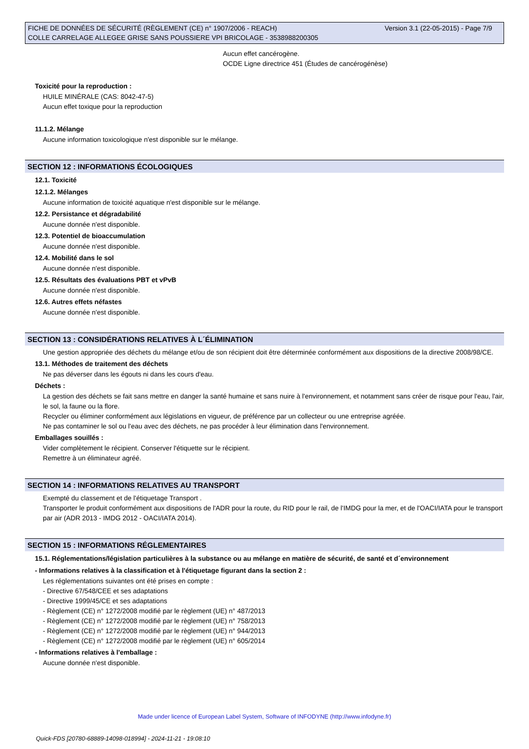FICHE DE DONNÉES DE SÉCURITÉ (RÈGLEMENT (CE) n° 1907/2006 - REACH)
COLLE CARRELAGE ALLEGEE GRISE SANS POUSSIERE VPI BRICOLAGE - 3538988200305
Version 3.1 (22-05-2015) - Page 7/9
Aucun effet cancérogène.
OCDE Ligne directrice 451 (Études de cancérogénèse)
Toxicité pour la reproduction :
HUILE MINÉRALE (CAS: 8042-47-5)
Aucun effet toxique pour la reproduction
11.1.2. Mélange
Aucune information toxicologique n'est disponible sur le mélange.
SECTION 12 : INFORMATIONS ÉCOLOGIQUES
12.1. Toxicité
12.1.2. Mélanges
Aucune information de toxicité aquatique n'est disponible sur le mélange.
12.2. Persistance et dégradabilité
Aucune donnée n'est disponible.
12.3. Potentiel de bioaccumulation
Aucune donnée n'est disponible.
12.4. Mobilité dans le sol
Aucune donnée n'est disponible.
12.5. Résultats des évaluations PBT et vPvB
Aucune donnée n'est disponible.
12.6. Autres effets néfastes
Aucune donnée n'est disponible.
SECTION 13 : CONSIDÉRATIONS RELATIVES À L´ÉLIMINATION
Une gestion appropriée des déchets du mélange et/ou de son récipient doit être déterminée conformément aux dispositions de la directive 2008/98/CE.
13.1. Méthodes de traitement des déchets
Ne pas déverser dans les égouts ni dans les cours d'eau.
Déchets :
La gestion des déchets se fait sans mettre en danger la santé humaine et sans nuire à l'environnement, et notamment sans créer de risque pour l'eau, l'air, le sol, la faune ou la flore.
Recycler ou éliminer conformément aux législations en vigueur, de préférence par un collecteur ou une entreprise agréée.
Ne pas contaminer le sol ou l'eau avec des déchets, ne pas procéder à leur élimination dans l'environnement.
Emballages souillés :
Vider complètement le récipient. Conserver l'étiquette sur le récipient.
Remettre à un éliminateur agréé.
SECTION 14 : INFORMATIONS RELATIVES AU TRANSPORT
Exempté du classement et de l'étiquetage Transport .
Transporter le produit conformément aux dispositions de l'ADR pour la route, du RID pour le rail, de l'IMDG pour la mer, et de l'OACI/IATA pour le transport par air (ADR 2013 - IMDG 2012 - OACI/IATA 2014).
SECTION 15 : INFORMATIONS RÉGLEMENTAIRES
15.1. Réglementations/législation particulières à la substance ou au mélange en matière de sécurité, de santé et d´environnement
- Informations relatives à la classification et à l'étiquetage figurant dans la section 2 :
Les réglementations suivantes ont été prises en compte :
- Directive 67/548/CEE et ses adaptations
- Directive 1999/45/CE et ses adaptations
- Règlement (CE) n° 1272/2008 modifié par le règlement (UE) n° 487/2013
- Règlement (CE) n° 1272/2008 modifié par le règlement (UE) n° 758/2013
- Règlement (CE) n° 1272/2008 modifié par le règlement (UE) n° 944/2013
- Règlement (CE) n° 1272/2008 modifié par le règlement (UE) n° 605/2014
- Informations relatives à l'emballage :
Aucune donnée n'est disponible.
Made under licence of European Label System, Software of INFODYNE (http://www.infodyne.fr)
Quick-FDS [20780-68889-14098-018994] - 2024-11-21 - 19:08:10